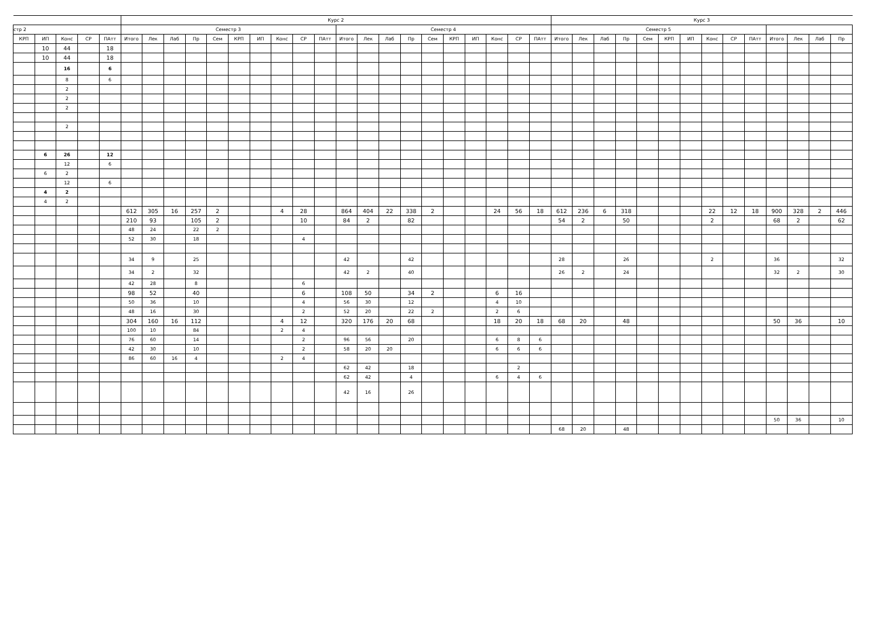| | | | | | Курс 2 | | | | | | | | | | | | | | | | | | | | Курс 3 | | | | | | | | | | | | | |
| --- | --- | --- | --- | --- | --- | --- | --- | --- | --- | --- | --- | --- | --- | --- | --- | --- | --- | --- | --- | --- | --- | --- | --- | --- | --- | --- | --- | --- | --- | --- | --- | --- | --- | --- | --- | --- | --- | --- |
| стр 2 | | | | | Семестр 3 | | | | | | | | | | Семестр 4 | | | | | | | | | | Семестр 5 | | | | | | | | | | | | | |
| КРП | ИП | Конс | СР | ПАтт | Итого | Лек | Лаб | Пр | Сем | КРП | ИП | Конс | СР | ПАтт | Итого | Лек | Лаб | Пр | Сем | КРП | ИП | Конс | СР | ПАтт | Итого | Лек | Лаб | Пр | Сем | КРП | ИП | Конс | СР | ПАтт | Итого | Лек | Лаб | Пр |
| | 10 | 44 | | 18 | | | | | | | | | | | | | | | | | | | | | | | | | | | | | | | | | | |
| | 10 | 44 | | 18 | | | | | | | | | | | | | | | | | | | | | | | | | | | | | | | | | | |
| | | 16 | | 6 | | | | | | | | | | | | | | | | | | | | | | | | | | | | | | | | | | |
| | | 8 | | 6 | | | | | | | | | | | | | | | | | | | | | | | | | | | | | | | | | | |
| | | 2 | | | | | | | | | | | | | | | | | | | | | | | | | | | | | | | | | | | | |
| | | 2 | | | | | | | | | | | | | | | | | | | | | | | | | | | | | | | | | | | | |
| | | 2 | | | | | | | | | | | | | | | | | | | | | | | | | | | | | | | | | | | | |
| | | 2 | | | | | | | | | | | | | | | | | | | | | | | | | | | | | | | | | | | | |
| | 6 | 26 | | 12 | | | | | | | | | | | | | | | | | | | | | | | | | | | | | | | | | | |
| | | 12 | | 6 | | | | | | | | | | | | | | | | | | | | | | | | | | | | | | | | | | |
| | 6 | 2 | | | | | | | | | | | | | | | | | | | | | | | | | | | | | | | | | | | | |
| | | 12 | | 6 | | | | | | | | | | | | | | | | | | | | | | | | | | | | | | | | | | |
| | 4 | 2 | | | | | | | | | | | | | | | | | | | | | | | | | | | | | | | | | | | | |
| | 4 | 2 | | | | | | | | | | | | | | | | | | | | | | | | | | | | | | | | | | | | |
| | | | | | 612 | 305 | 16 | 257 | 2 | | | 4 | 28 | | 864 | 404 | 22 | 338 | 2 | | | 24 | 56 | 18 | 612 | 236 | 6 | 318 | | | | 22 | 12 | 18 | 900 | 328 | 2 | 446 |
| | | | | | 210 | 93 | | 105 | 2 | | | | 10 | | 84 | 2 | | 82 | | | | | | | 54 | 2 | | 50 | | | | 2 | | | 68 | 2 | | 62 |
| | | | | | 48 | 24 | | 22 | 2 | | | | | | | | | | | | | | | | | | | | | | | | | | | | | |
| | | | | | 52 | 30 | | 18 | | | | | 4 | | | | | | | | | | | | | | | | | | | | | | | | | |
| | | | | | 34 | 9 | | 25 | | | | | | | 42 | | | 42 | | | | | | | 28 | | | 26 | | | | 2 | | | 36 | | | 32 |
| | | | | | 34 | 2 | | 32 | | | | | | | 42 | 2 | | 40 | | | | | | | 26 | 2 | | 24 | | | | | | | 32 | 2 | | 30 |
| | | | | | 42 | 28 | | 8 | | | | | 6 | | | | | | | | | | | | | | | | | | | | | | | | | |
| | | | | | 98 | 52 | | 40 | | | | | 6 | | 108 | 50 | | 34 | 2 | | | 6 | 16 | | | | | | | | | | | | | | | |
| | | | | | 50 | 36 | | 10 | | | | | 4 | | 56 | 30 | | 12 | | | | 4 | 10 | | | | | | | | | | | | | | | |
| | | | | | 48 | 16 | | 30 | | | | | 2 | | 52 | 20 | | 22 | 2 | | | 2 | 6 | | | | | | | | | | | | | | | |
| | | | | | 304 | 160 | 16 | 112 | | | | 4 | 12 | | 320 | 176 | 20 | 68 | | | | 18 | 20 | 18 | 68 | 20 | | 48 | | | | | | | 50 | 36 | | 10 |
| | | | | | 100 | 10 | | 84 | | | | 2 | 4 | | | | | | | | | | | | | | | | | | | | | | | | | |
| | | | | | 76 | 60 | | 14 | | | | | 2 | | 96 | 56 | | 20 | | | | 6 | 8 | 6 | | | | | | | | | | | | | | |
| | | | | | 42 | 30 | | 10 | | | | | 2 | | 58 | 20 | 20 | | | | | 6 | 6 | 6 | | | | | | | | | | | | | | |
| | | | | | 86 | 60 | 16 | 4 | | | | 2 | 4 | | | | | | | | | | | | | | | | | | | | | | | | | |
| | | | | | | | | | | | | | | | 62 | 42 | | 18 | | | | | 2 | | | | | | | | | | | | | | | |
| | | | | | | | | | | | | | | | 62 | 42 | | 4 | | | | 6 | 4 | 6 | | | | | | | | | | | | | | |
| | | | | | | | | | | | | | | | 42 | 16 | | 26 | | | | | | | | | | | | | | | | | | | | |
| | | | | | | | | | | | | | | | | | | | | | | | | | | | | | | | | | | | 50 | 36 | | 10 |
| | | | | | | | | | | | | | | | | | | | | | | | | | 68 | 20 | | 48 | | | | | | | | | | |